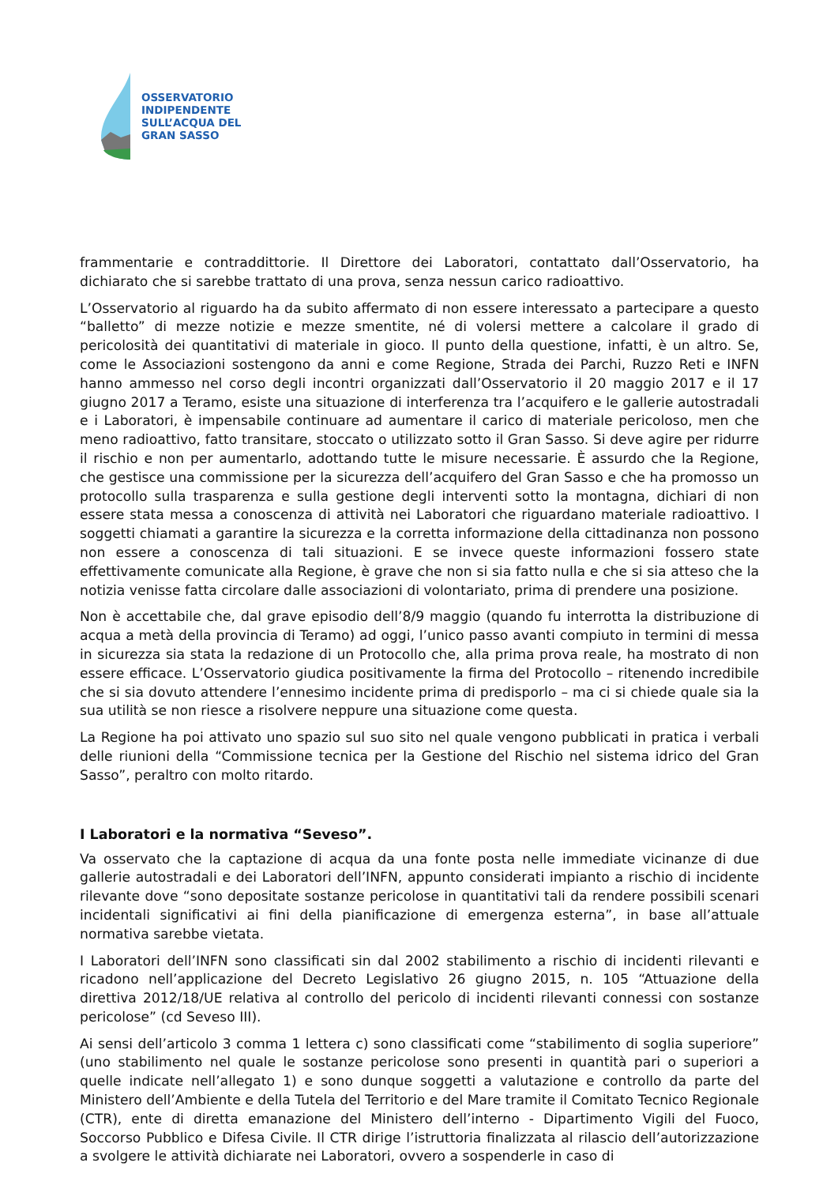OSSERVATORIO
INDIPENDENTE
SULL’ACQUA DEL
GRAN SASSO
frammentarie e contraddittorie. Il Direttore dei Laboratori, contattato dall’Osservatorio, ha dichiarato che si sarebbe trattato di una prova, senza nessun carico radioattivo.
L’Osservatorio al riguardo ha da subito affermato di non essere interessato a partecipare a questo “balletto” di mezze notizie e mezze smentite, né di volersi mettere a calcolare il grado di pericolosità dei quantitativi di materiale in gioco. Il punto della questione, infatti, è un altro. Se, come le Associazioni sostengono da anni e come Regione, Strada dei Parchi, Ruzzo Reti e INFN hanno ammesso nel corso degli incontri organizzati dall’Osservatorio il 20 maggio 2017 e il 17 giugno 2017 a Teramo, esiste una situazione di interferenza tra l’acquifero e le gallerie autostradali e i Laboratori, è impensabile continuare ad aumentare il carico di materiale pericoloso, men che meno radioattivo, fatto transitare, stoccato o utilizzato sotto il Gran Sasso. Si deve agire per ridurre il rischio e non per aumentarlo, adottando tutte le misure necessarie. È assurdo che la Regione, che gestisce una commissione per la sicurezza dell’acquifero del Gran Sasso e che ha promosso un protocollo sulla trasparenza e sulla gestione degli interventi sotto la montagna, dichiari di non essere stata messa a conoscenza di attività nei Laboratori che riguardano materiale radioattivo. I soggetti chiamati a garantire la sicurezza e la corretta informazione della cittadinanza non possono non essere a conoscenza di tali situazioni. E se invece queste informazioni fossero state effettivamente comunicate alla Regione, è grave che non si sia fatto nulla e che si sia atteso che la notizia venisse fatta circolare dalle associazioni di volontariato, prima di prendere una posizione.
Non è accettabile che, dal grave episodio dell’8/9 maggio (quando fu interrotta la distribuzione di acqua a metà della provincia di Teramo) ad oggi, l’unico passo avanti compiuto in termini di messa in sicurezza sia stata la redazione di un Protocollo che, alla prima prova reale, ha mostrato di non essere efficace. L’Osservatorio giudica positivamente la firma del Protocollo – ritenendo incredibile che si sia dovuto attendere l’ennesimo incidente prima di predisporlo – ma ci si chiede quale sia la sua utilità se non riesce a risolvere neppure una situazione come questa.
La Regione ha poi attivato uno spazio sul suo sito nel quale vengono pubblicati in pratica i verbali delle riunioni della “Commissione tecnica per la Gestione del Rischio nel sistema idrico del Gran Sasso”, peraltro con molto ritardo.
I Laboratori e la normativa “Seveso”.
Va osservato che la captazione di acqua da una fonte posta nelle immediate vicinanze di due gallerie autostradali e dei Laboratori dell’INFN, appunto considerati impianto a rischio di incidente rilevante dove “sono depositate sostanze pericolose in quantitativi tali da rendere possibili scenari incidentali significativi ai fini della pianificazione di emergenza esterna”, in base all’attuale normativa sarebbe vietata.
I Laboratori dell’INFN sono classificati sin dal 2002 stabilimento a rischio di incidenti rilevanti e ricadono nell’applicazione del Decreto Legislativo 26 giugno 2015, n. 105 “Attuazione della direttiva 2012/18/UE relativa al controllo del pericolo di incidenti rilevanti connessi con sostanze pericolose” (cd Seveso III).
Ai sensi dell’articolo 3 comma 1 lettera c) sono classificati come “stabilimento di soglia superiore” (uno stabilimento nel quale le sostanze pericolose sono presenti in quantità pari o superiori a quelle indicate nell’allegato 1) e sono dunque soggetti a valutazione e controllo da parte del Ministero dell’Ambiente e della Tutela del Territorio e del Mare tramite il Comitato Tecnico Regionale (CTR), ente di diretta emanazione del Ministero dell’interno - Dipartimento Vigili del Fuoco, Soccorso Pubblico e Difesa Civile. Il CTR dirige l’istruttoria finalizzata al rilascio dell’autorizzazione a svolgere le attività dichiarate nei Laboratori, ovvero a sospenderle in caso di